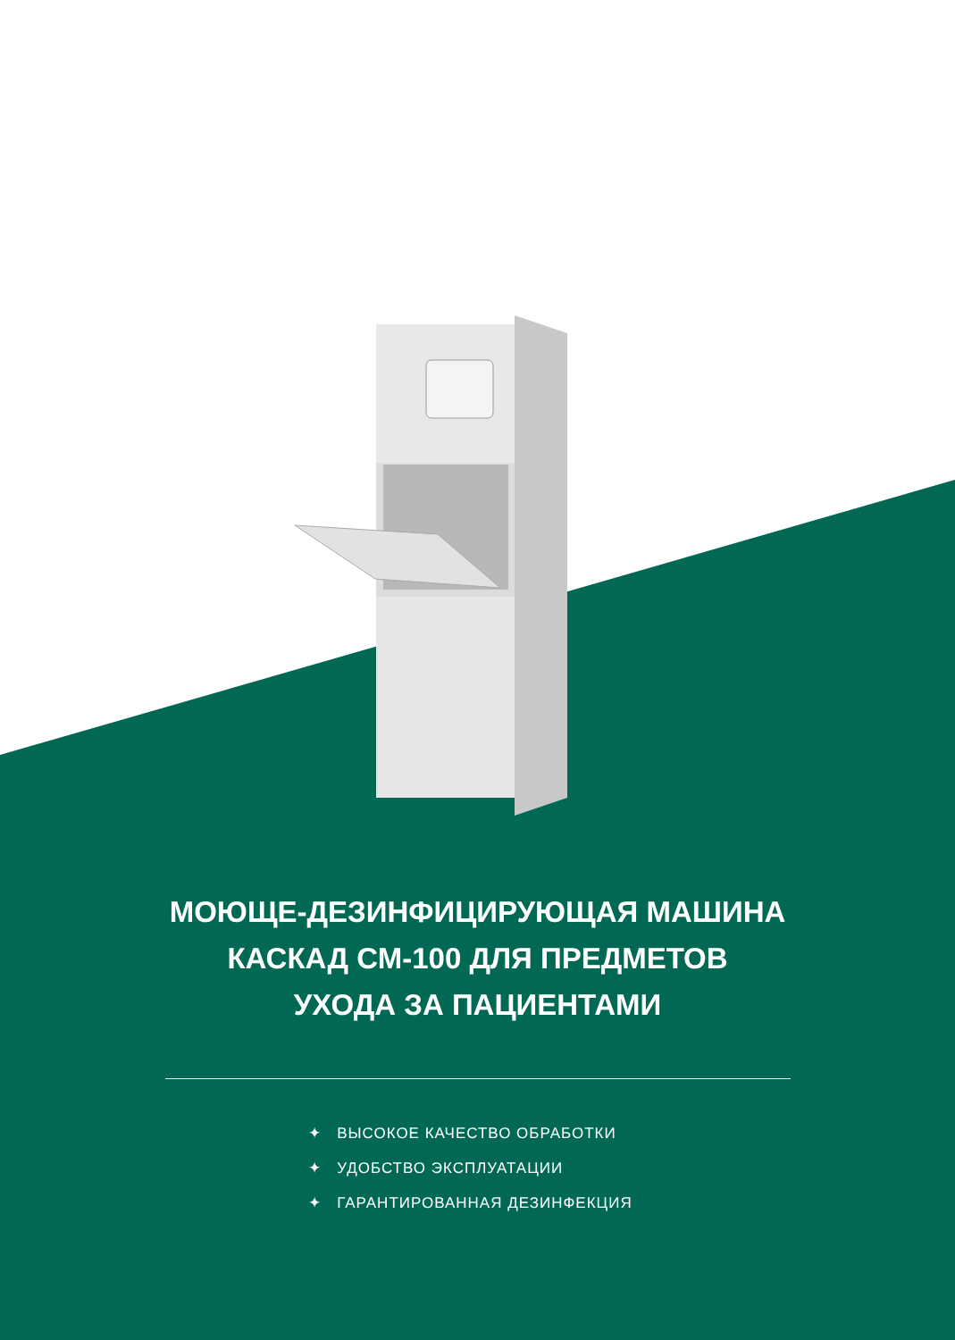МОЮЩЕ-ДЕЗИНФИЦИРУЮЩАЯ МАШИНА
КАСКАД СМ-100 ДЛЯ ПРЕДМЕТОВ
УХОДА ЗА ПАЦИЕНТАМИ
✦ ВЫСОКОЕ КАЧЕСТВО ОБРАБОТКИ
✦ УДОБСТВО ЭКСПЛУАТАЦИИ
✦ ГАРАНТИРОВАННАЯ ДЕЗИНФЕКЦИЯ